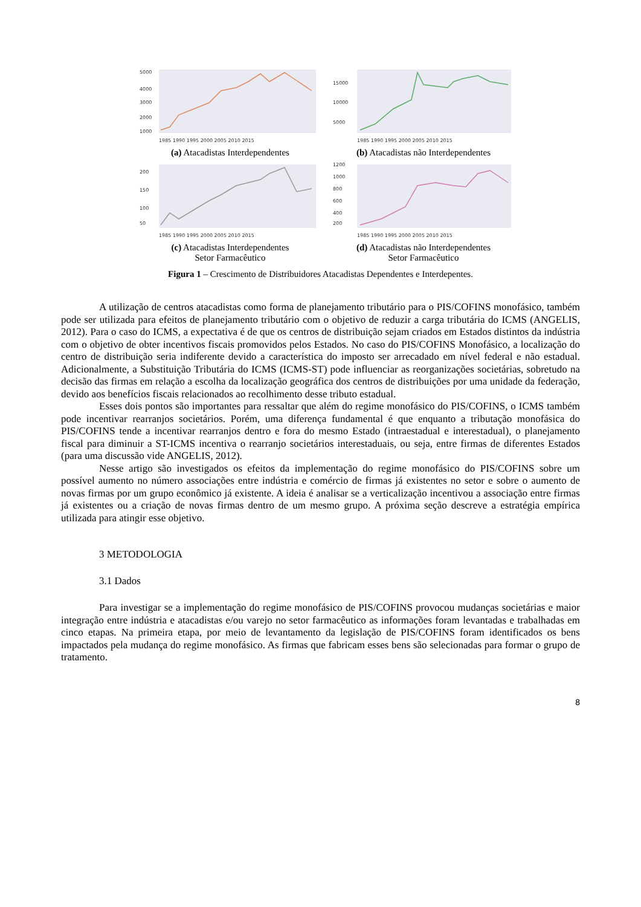5000
4000
3000
2000
1000
1985 1990 1995 2000 2005 2010 2015
(a) Atacadistas Interdependentes
15000
10000
5000
1985 1990 1995 2000 2005 2010 2015
(b) Atacadistas não Interdependentes
200
150
100
50
1985 1990 1995 2000 2005 2010 2015
(c) Atacadistas Interdependentes
Setor Farmacêutico
1200
1000
800
600
400
200
1985 1990 1995 2000 2005 2010 2015
(d) Atacadistas não Interdependentes
Setor Farmacêutico
Figura 1 – Crescimento de Distribuidores Atacadistas Dependentes e Interdepentes.
A utilização de centros atacadistas como forma de planejamento tributário para o PIS/COFINS monofásico, também pode ser utilizada para efeitos de planejamento tributário com o objetivo de reduzir a carga tributária do ICMS (ANGELIS, 2012). Para o caso do ICMS, a expectativa é de que os centros de distribuição sejam criados em Estados distintos da indústria com o objetivo de obter incentivos fiscais promovidos pelos Estados. No caso do PIS/COFINS Monofásico, a localização do centro de distribuição seria indiferente devido a característica do imposto ser arrecadado em nível federal e não estadual. Adicionalmente, a Substituição Tributária do ICMS (ICMS-ST) pode influenciar as reorganizações societárias, sobretudo na decisão das firmas em relação a escolha da localização geográfica dos centros de distribuições por uma unidade da federação, devido aos benefícios fiscais relacionados ao recolhimento desse tributo estadual.
Esses dois pontos são importantes para ressaltar que além do regime monofásico do PIS/COFINS, o ICMS também pode incentivar rearranjos societários. Porém, uma diferença fundamental é que enquanto a tributação monofásica do PIS/COFINS tende a incentivar rearranjos dentro e fora do mesmo Estado (intraestadual e interestadual), o planejamento fiscal para diminuir a ST-ICMS incentiva o rearranjo societários interestaduais, ou seja, entre firmas de diferentes Estados (para uma discussão vide ANGELIS, 2012).
Nesse artigo são investigados os efeitos da implementação do regime monofásico do PIS/COFINS sobre um possível aumento no número associações entre indústria e comércio de firmas já existentes no setor e sobre o aumento de novas firmas por um grupo econômico já existente. A ideia é analisar se a verticalização incentivou a associação entre firmas já existentes ou a criação de novas firmas dentro de um mesmo grupo. A próxima seção descreve a estratégia empírica utilizada para atingir esse objetivo.
3 METODOLOGIA
3.1 Dados
Para investigar se a implementação do regime monofásico de PIS/COFINS provocou mudanças societárias e maior integração entre indústria e atacadistas e/ou varejo no setor farmacêutico as informações foram levantadas e trabalhadas em cinco etapas. Na primeira etapa, por meio de levantamento da legislação de PIS/COFINS foram identificados os bens impactados pela mudança do regime monofásico. As firmas que fabricam esses bens são selecionadas para formar o grupo de tratamento.
8